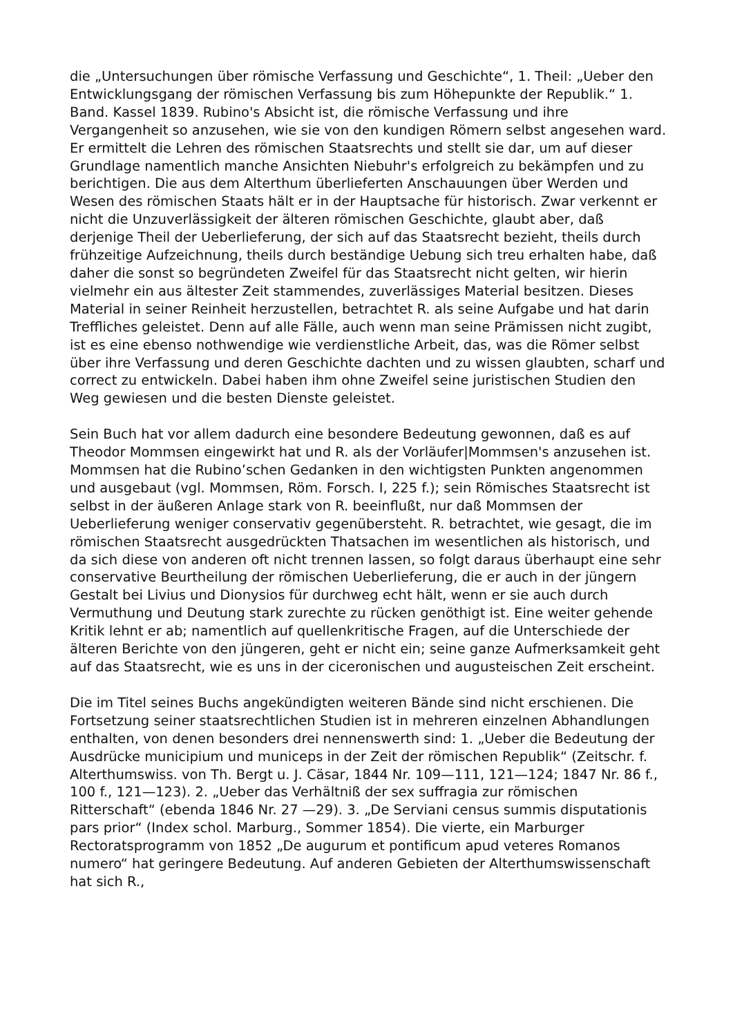die „Untersuchungen über römische Verfassung und Geschichte“, 1. Theil: „Ueber den Entwicklungsgang der römischen Verfassung bis zum Höhepunkte der Republik.“ 1. Band. Kassel 1839. Rubino's Absicht ist, die römische Verfassung und ihre Vergangenheit so anzusehen, wie sie von den kundigen Römern selbst angesehen ward. Er ermittelt die Lehren des römischen Staatsrechts und stellt sie dar, um auf dieser Grundlage namentlich manche Ansichten Niebuhr's erfolgreich zu bekämpfen und zu berichtigen. Die aus dem Alterthum überlieferten Anschauungen über Werden und Wesen des römischen Staats hält er in der Hauptsache für historisch. Zwar verkennt er nicht die Unzuverlässigkeit der älteren römischen Geschichte, glaubt aber, daß derjenige Theil der Ueberlieferung, der sich auf das Staatsrecht bezieht, theils durch frühzeitige Aufzeichnung, theils durch beständige Uebung sich treu erhalten habe, daß daher die sonst so begründeten Zweifel für das Staatsrecht nicht gelten, wir hierin vielmehr ein aus ältester Zeit stammendes, zuverlässiges Material besitzen. Dieses Material in seiner Reinheit herzustellen, betrachtet R. als seine Aufgabe und hat darin Treffliches geleistet. Denn auf alle Fälle, auch wenn man seine Prämissen nicht zugibt, ist es eine ebenso nothwendige wie verdienstliche Arbeit, das, was die Römer selbst über ihre Verfassung und deren Geschichte dachten und zu wissen glaubten, scharf und correct zu entwickeln. Dabei haben ihm ohne Zweifel seine juristischen Studien den Weg gewiesen und die besten Dienste geleistet.
Sein Buch hat vor allem dadurch eine besondere Bedeutung gewonnen, daß es auf Theodor Mommsen eingewirkt hat und R. als der Vorläufer|Mommsen's anzusehen ist. Mommsen hat die Rubino’schen Gedanken in den wichtigsten Punkten angenommen und ausgebaut (vgl. Mommsen, Röm. Forsch. I, 225 f.); sein Römisches Staatsrecht ist selbst in der äußeren Anlage stark von R. beeinflußt, nur daß Mommsen der Ueberlieferung weniger conservativ gegenübersteht. R. betrachtet, wie gesagt, die im römischen Staatsrecht ausgedrückten Thatsachen im wesentlichen als historisch, und da sich diese von anderen oft nicht trennen lassen, so folgt daraus überhaupt eine sehr conservative Beurtheilung der römischen Ueberlieferung, die er auch in der jüngern Gestalt bei Livius und Dionysios für durchweg echt hält, wenn er sie auch durch Vermuthung und Deutung stark zurechte zu rücken genöthigt ist. Eine weiter gehende Kritik lehnt er ab; namentlich auf quellenkritische Fragen, auf die Unterschiede der älteren Berichte von den jüngeren, geht er nicht ein; seine ganze Aufmerksamkeit geht auf das Staatsrecht, wie es uns in der ciceronischen und augusteischen Zeit erscheint.
Die im Titel seines Buchs angekündigten weiteren Bände sind nicht erschienen. Die Fortsetzung seiner staatsrechtlichen Studien ist in mehreren einzelnen Abhandlungen enthalten, von denen besonders drei nennenswerth sind: 1. „Ueber die Bedeutung der Ausdrücke municipium und municeps in der Zeit der römischen Republik“ (Zeitschr. f. Alterthumswiss. von Th. Bergt u. J. Cäsar, 1844 Nr. 109—111, 121—124; 1847 Nr. 86 f., 100 f., 121—123). 2. „Ueber das Verhältniß der sex suffragia zur römischen Ritterschaft“ (ebenda 1846 Nr. 27 —29). 3. „De Serviani census summis disputationis pars prior“ (Index schol. Marburg., Sommer 1854). Die vierte, ein Marburger Rectoratsprogramm von 1852 „De augurum et pontificum apud veteres Romanos numero“ hat geringere Bedeutung. Auf anderen Gebieten der Alterthumswissenschaft hat sich R.,